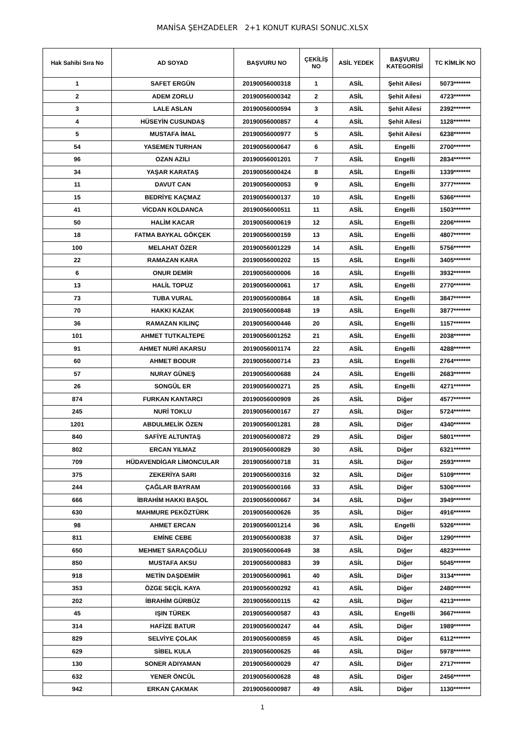MANİSA ŞEHZADELER 2+1 KONUT KURASI SONUC.XLSX
| Hak Sahibi Sıra No | AD SOYAD | BAŞVURU NO | ÇEKİLİŞ NO | ASİL YEDEK | BAŞVURU KATEGORİSİ | TC KİMLİK NO |
| --- | --- | --- | --- | --- | --- | --- |
| 1 | SAFET ERGÜN | 20190056000318 | 1 | ASİL | Şehit Ailesi | 5073******* |
| 2 | ADEM ZORLU | 20190056000342 | 2 | ASİL | Şehit Ailesi | 4723******* |
| 3 | LALE ASLAN | 20190056000594 | 3 | ASİL | Şehit Ailesi | 2392******* |
| 4 | HÜSEYİN CUSUNDAŞ | 20190056000857 | 4 | ASİL | Şehit Ailesi | 1128******* |
| 5 | MUSTAFA İMAL | 20190056000977 | 5 | ASİL | Şehit Ailesi | 6238******* |
| 54 | YASEMEN TURHAN | 20190056000647 | 6 | ASİL | Engelli | 2700******* |
| 96 | OZAN AZILI | 20190056001201 | 7 | ASİL | Engelli | 2834******* |
| 34 | YAŞAR KARATAŞ | 20190056000424 | 8 | ASİL | Engelli | 1339******* |
| 11 | DAVUT CAN | 20190056000053 | 9 | ASİL | Engelli | 3777******* |
| 15 | BEDRİYE KAÇMAZ | 20190056000137 | 10 | ASİL | Engelli | 5366******* |
| 41 | VİCDAN KOLDANCA | 20190056000511 | 11 | ASİL | Engelli | 1503******* |
| 50 | HALİM KACAR | 20190056000619 | 12 | ASİL | Engelli | 2206******* |
| 18 | FATMA BAYKAL GÖKÇEK | 20190056000159 | 13 | ASİL | Engelli | 4807******* |
| 100 | MELAHAT ÖZER | 20190056001229 | 14 | ASİL | Engelli | 5756******* |
| 22 | RAMAZAN KARA | 20190056000202 | 15 | ASİL | Engelli | 3405******* |
| 6 | ONUR DEMİR | 20190056000006 | 16 | ASİL | Engelli | 3932******* |
| 13 | HALİL TOPUZ | 20190056000061 | 17 | ASİL | Engelli | 2770******* |
| 73 | TUBA VURAL | 20190056000864 | 18 | ASİL | Engelli | 3847******* |
| 70 | HAKKI KAZAK | 20190056000848 | 19 | ASİL | Engelli | 3877******* |
| 36 | RAMAZAN KILINÇ | 20190056000446 | 20 | ASİL | Engelli | 1157******* |
| 101 | AHMET TUTKALTEPE | 20190056001252 | 21 | ASİL | Engelli | 2038******* |
| 91 | AHMET NURİ AKARSU | 20190056001174 | 22 | ASİL | Engelli | 4288******* |
| 60 | AHMET BODUR | 20190056000714 | 23 | ASİL | Engelli | 2764******* |
| 57 | NURAY GÜNEŞ | 20190056000688 | 24 | ASİL | Engelli | 2683******* |
| 26 | SONGÜL ER | 20190056000271 | 25 | ASİL | Engelli | 4271******* |
| 874 | FURKAN KANTARCI | 20190056000909 | 26 | ASİL | Diğer | 4577******* |
| 245 | NURİ TOKLU | 20190056000167 | 27 | ASİL | Diğer | 5724******* |
| 1201 | ABDULMELİK ÖZEN | 20190056001281 | 28 | ASİL | Diğer | 4340******* |
| 840 | SAFİYE ALTUNTAŞ | 20190056000872 | 29 | ASİL | Diğer | 5801******* |
| 802 | ERCAN YILMAZ | 20190056000829 | 30 | ASİL | Diğer | 6321******* |
| 709 | HÜDAVENDİGAR LİMONCULAR | 20190056000718 | 31 | ASİL | Diğer | 2593******* |
| 375 | ZEKERİYA SARI | 20190056000316 | 32 | ASİL | Diğer | 5109******* |
| 244 | ÇAĞLAR BAYRAM | 20190056000166 | 33 | ASİL | Diğer | 5306******* |
| 666 | İBRAHİM HAKKI BAŞOL | 20190056000667 | 34 | ASİL | Diğer | 3949******* |
| 630 | MAHMURE PEKÖZTÜRK | 20190056000626 | 35 | ASİL | Diğer | 4916******* |
| 98 | AHMET ERCAN | 20190056001214 | 36 | ASİL | Engelli | 5326******* |
| 811 | EMİNE CEBE | 20190056000838 | 37 | ASİL | Diğer | 1290******* |
| 650 | MEHMET SARAÇOĞLU | 20190056000649 | 38 | ASİL | Diğer | 4823******* |
| 850 | MUSTAFA AKSU | 20190056000883 | 39 | ASİL | Diğer | 5045******* |
| 918 | METİN DAŞDEMİR | 20190056000961 | 40 | ASİL | Diğer | 3134******* |
| 353 | ÖZGE SEÇİL KAYA | 20190056000292 | 41 | ASİL | Diğer | 2480******* |
| 202 | İBRAHİM GÜRBÜZ | 20190056000115 | 42 | ASİL | Diğer | 4213******* |
| 45 | IŞIN TÜREK | 20190056000587 | 43 | ASİL | Engelli | 3667******* |
| 314 | HAFİZE BATUR | 20190056000247 | 44 | ASİL | Diğer | 1989******* |
| 829 | SELVİYE ÇOLAK | 20190056000859 | 45 | ASİL | Diğer | 6112******* |
| 629 | SİBEL KULA | 20190056000625 | 46 | ASİL | Diğer | 5978******* |
| 130 | SONER ADIYAMAN | 20190056000029 | 47 | ASİL | Diğer | 2717******* |
| 632 | YENER ÖNCÜL | 20190056000628 | 48 | ASİL | Diğer | 2456******* |
| 942 | ERKAN ÇAKMAK | 20190056000987 | 49 | ASİL | Diğer | 1130******* |
1